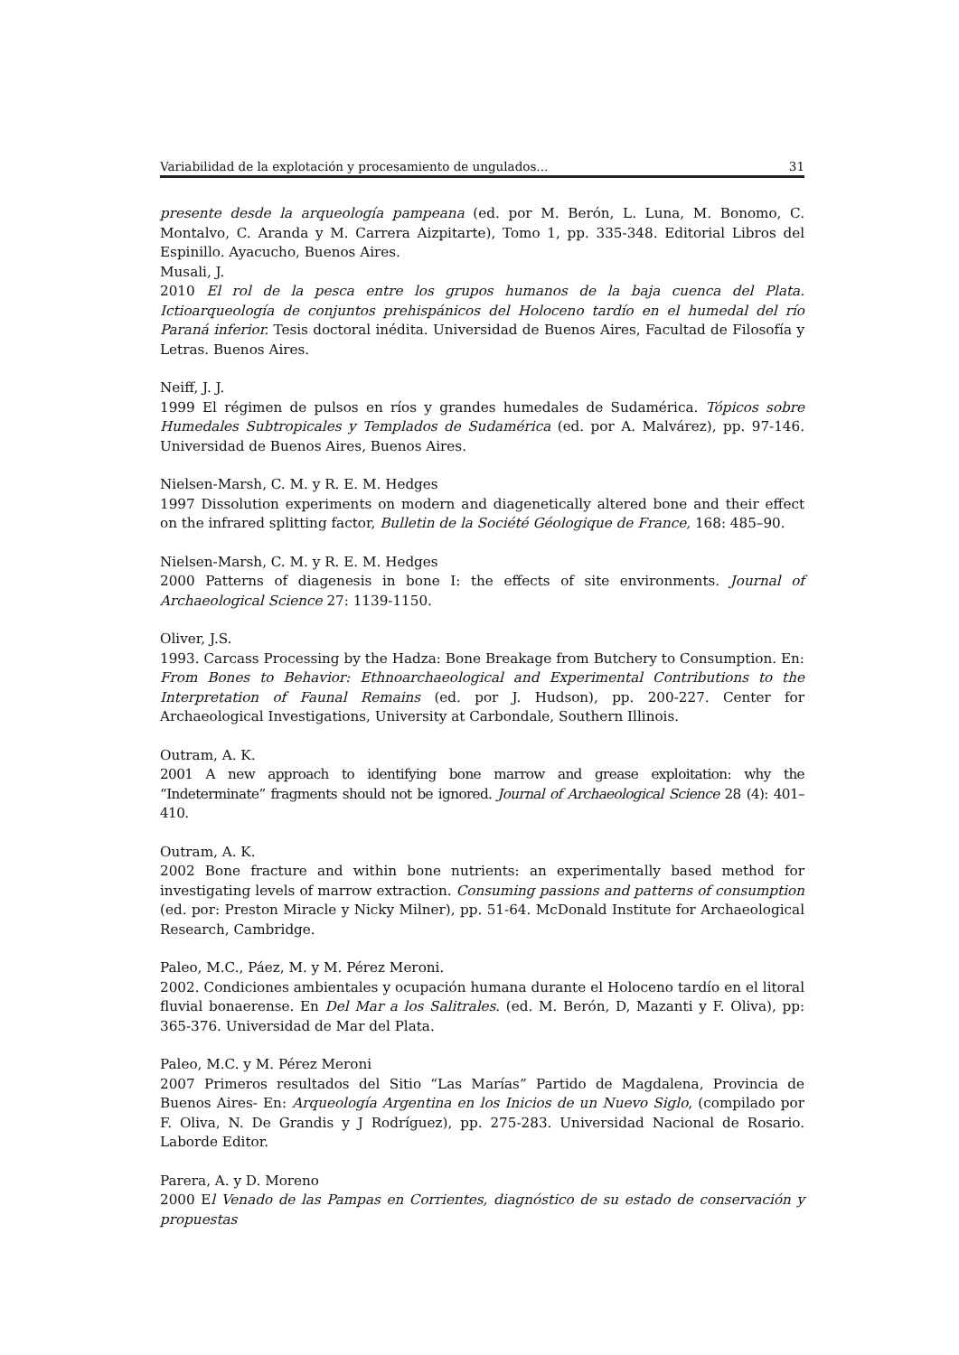Variabilidad de la explotación y procesamiento de ungulados... 31
presente desde la arqueología pampeana (ed. por M. Berón, L. Luna, M. Bonomo, C. Montalvo, C. Aranda y M. Carrera Aizpitarte), Tomo 1, pp. 335-348. Editorial Libros del Espinillo. Ayacucho, Buenos Aires.
Musali, J.
2010 El rol de la pesca entre los grupos humanos de la baja cuenca del Plata. Ictioarqueología de conjuntos prehispánicos del Holoceno tardío en el humedal del río Paraná inferior. Tesis doctoral inédita. Universidad de Buenos Aires, Facultad de Filosofía y Letras. Buenos Aires.
Neiff, J. J.
1999 El régimen de pulsos en ríos y grandes humedales de Sudamérica. Tópicos sobre Humedales Subtropicales y Templados de Sudamérica (ed. por A. Malvárez), pp. 97-146. Universidad de Buenos Aires, Buenos Aires.
Nielsen-Marsh, C. M. y R. E. M. Hedges
1997 Dissolution experiments on modern and diagenetically altered bone and their effect on the infrared splitting factor, Bulletin de la Société Géologique de France, 168: 485–90.
Nielsen-Marsh, C. M. y R. E. M. Hedges
2000 Patterns of diagenesis in bone I: the effects of site environments. Journal of Archaeological Science 27: 1139-1150.
Oliver, J.S.
1993. Carcass Processing by the Hadza: Bone Breakage from Butchery to Consumption. En: From Bones to Behavior: Ethnoarchaeological and Experimental Contributions to the Interpretation of Faunal Remains (ed. por J. Hudson), pp. 200-227. Center for Archaeological Investigations, University at Carbondale, Southern Illinois.
Outram, A. K.
2001 A new approach to identifying bone marrow and grease exploitation: why the “Indeterminate” fragments should not be ignored. Journal of Archaeological Science 28 (4): 401– 410.
Outram, A. K.
2002 Bone fracture and within bone nutrients: an experimentally based method for investigating levels of marrow extraction. Consuming passions and patterns of consumption (ed. por: Preston Miracle y Nicky Milner), pp. 51-64. McDonald Institute for Archaeological Research, Cambridge.
Paleo, M.C., Páez, M. y M. Pérez Meroni.
2002. Condiciones ambientales y ocupación humana durante el Holoceno tardío en el litoral fluvial bonaerense. En Del Mar a los Salitrales. (ed. M. Berón, D, Mazanti y F. Oliva), pp: 365-376. Universidad de Mar del Plata.
Paleo, M.C. y M. Pérez Meroni
2007 Primeros resultados del Sitio “Las Marías” Partido de Magdalena, Provincia de Buenos Aires- En: Arqueología Argentina en los Inicios de un Nuevo Siglo, (compilado por F. Oliva, N. De Grandis y J Rodríguez), pp. 275-283. Universidad Nacional de Rosario. Laborde Editor.
Parera, A. y D. Moreno
2000 El Venado de las Pampas en Corrientes, diagnóstico de su estado de conservación y propuestas